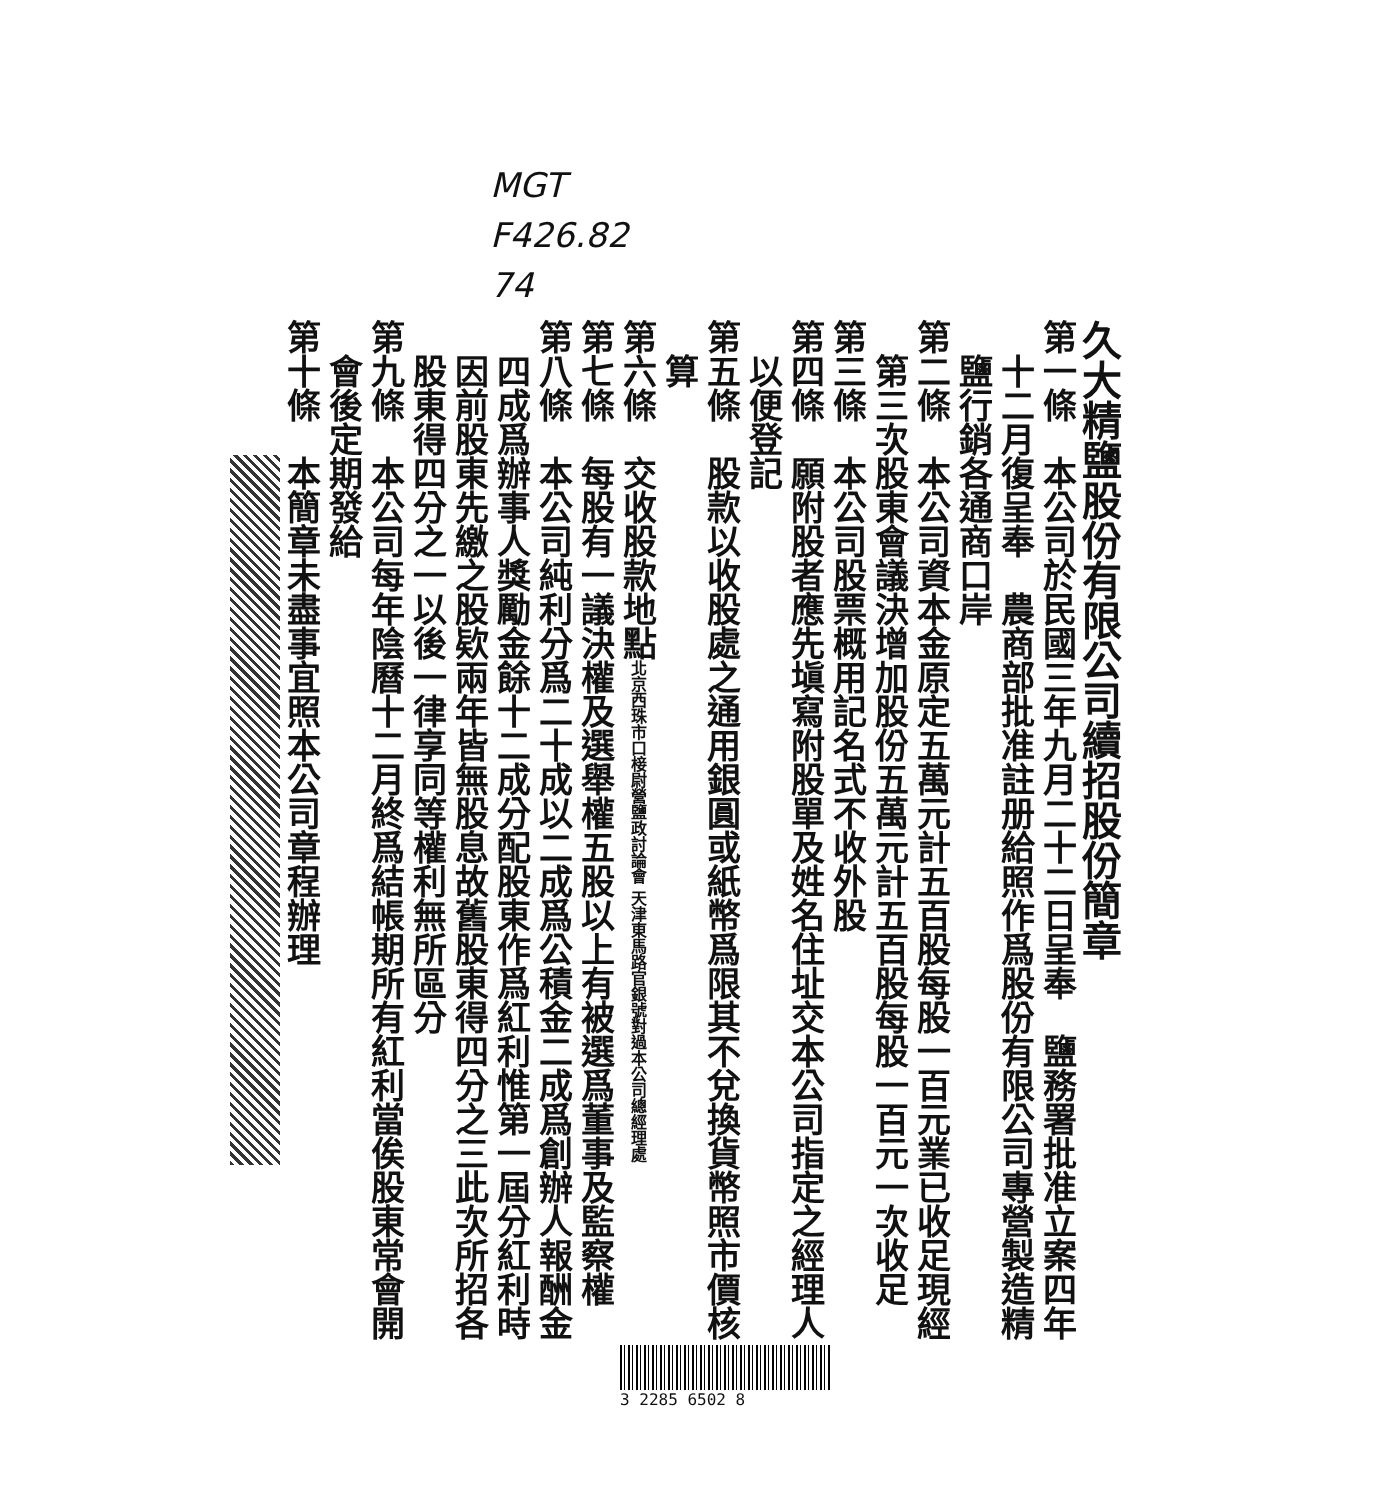MGT
F426.82
74
久大精鹽股份有限公司續招股份簡章
第一條　本公司於民國三年九月二十二日呈奉　鹽務署批准立案四年
十二月復呈奉　農商部批准註册給照作爲股份有限公司專營製造精
鹽行銷各通商口岸
第二條　本公司資本金原定五萬元計五百股每股一百元業已收足現經
第三次股東會議決增加股份五萬元計五百股每股一百元一次收足
第三條　本公司股票概用記名式不收外股
第四條　願附股者應先塡寫附股單及姓名住址交本公司指定之經理人
以便登記
第五條　股款以收股處之通用銀圓或紙幣爲限其不兌換貨幣照市價核
算
第六條　交收股款地點北京西珠市口椄尉營鹽政討論會 天津東馬路官銀號對過本公司總經理處
第七條　每股有一議決權及選舉權五股以上有被選爲董事及監察權
第八條　本公司純利分爲二十成以二成爲公積金二成爲創辦人報酬金
四成爲辦事人獎勵金餘十二成分配股東作爲紅利惟第一屆分紅利時
因前股東先繳之股欵兩年皆無股息故舊股東得四分之三此次所招各
股東得四分之一以後一律享同等權利無所區分
第九條　本公司每年陰曆十二月終爲結帳期所有紅利當俟股東常會開
會後定期發給
第十條　本簡章未盡事宜照本公司章程辦理
3 2285 6502 8